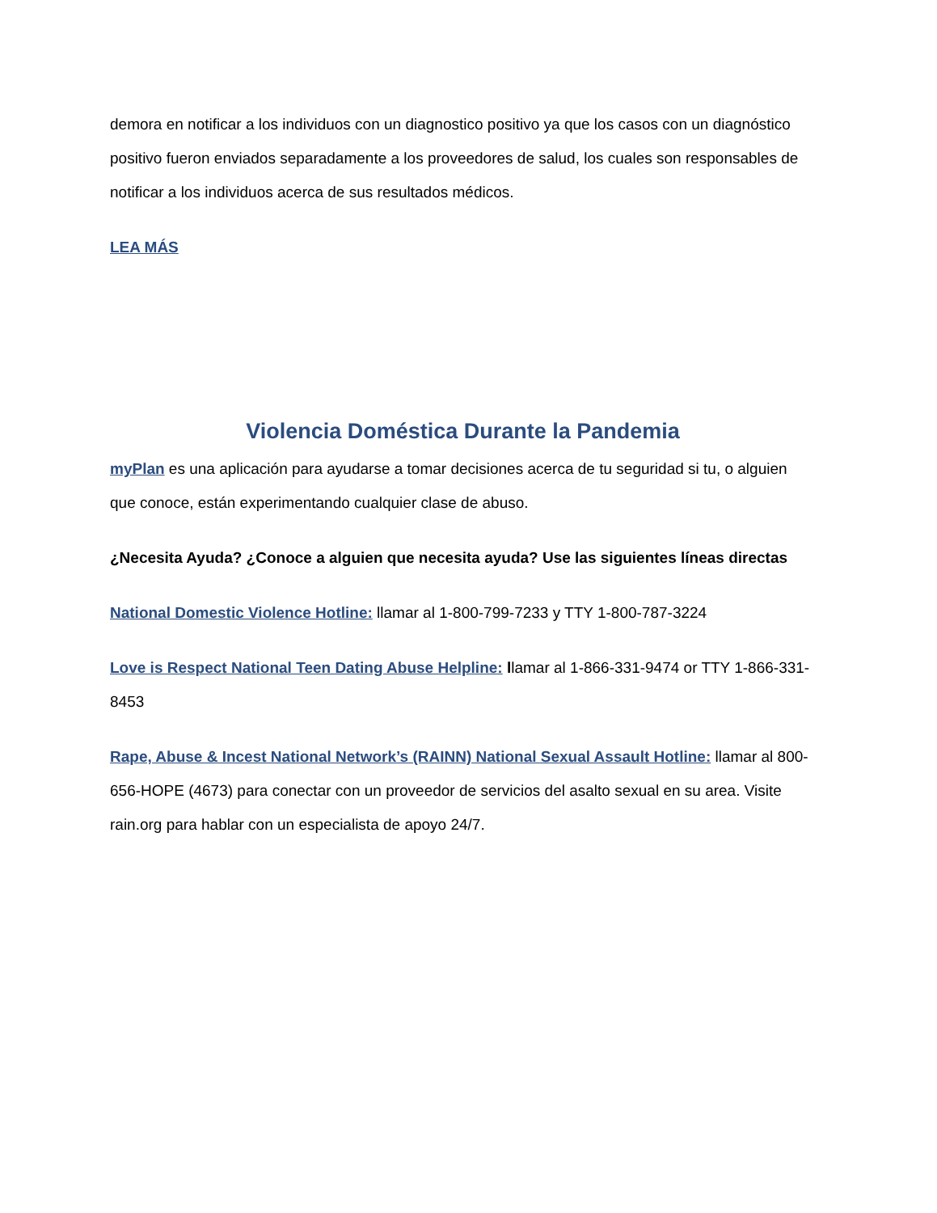demora en notificar a los individuos con un diagnostico positivo ya que los casos con un diagnóstico positivo fueron enviados separadamente a los proveedores de salud, los cuales son responsables de notificar a los individuos acerca de sus resultados médicos.
LEA MÁS
Violencia Doméstica Durante la Pandemia
myPlan es una aplicación para ayudarse a tomar decisiones acerca de tu seguridad si tu, o alguien que conoce, están experimentando cualquier clase de abuso.
¿Necesita Ayuda? ¿Conoce a alguien que necesita ayuda? Use las siguientes líneas directas
National Domestic Violence Hotline: llamar al 1-800-799-7233 y TTY 1-800-787-3224
Love is Respect National Teen Dating Abuse Helpline: llamar al 1-866-331-9474 or TTY 1-866-331-8453
Rape, Abuse & Incest National Network’s (RAINN) National Sexual Assault Hotline: llamar al 800-656-HOPE (4673) para conectar con un proveedor de servicios del asalto sexual en su area. Visite rain.org para hablar con un especialista de apoyo 24/7.